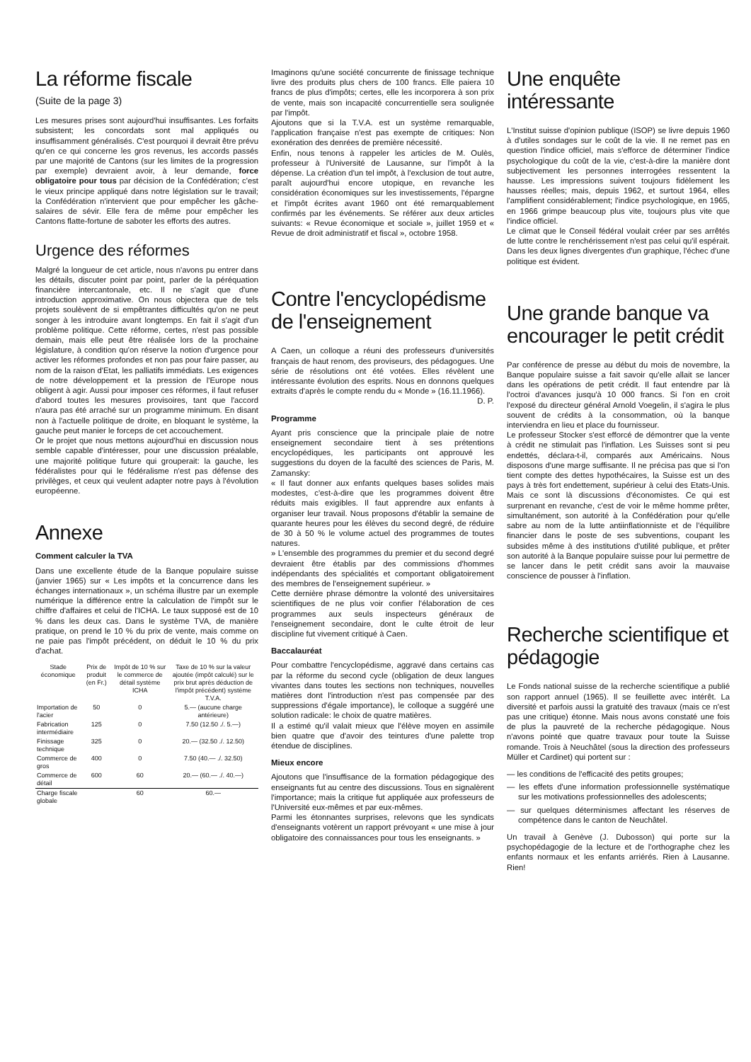La réforme fiscale
(Suite de la page 3)
Les mesures prises sont aujourd'hui insuffisantes. Les forfaits subsistent; les concordats sont mal appliqués ou insuffisamment généralisés. C'est pourquoi il devrait être prévu qu'en ce qui concerne les gros revenus, les accords passés par une majorité de Cantons (sur les limites de la progression par exemple) devraient avoir, à leur demande, force obligatoire pour tous par décision de la Confédération; c'est le vieux principe appliqué dans notre législation sur le travail; la Confédération n'intervient que pour empêcher les gâche-salaires de sévir. Elle fera de même pour empêcher les Cantons flatte-fortune de saboter les efforts des autres.
Urgence des réformes
Malgré la longueur de cet article, nous n'avons pu entrer dans les détails, discuter point par point, parler de la péréquation financière intercantonale, etc. Il ne s'agit que d'une introduction approximative. On nous objectera que de tels projets soulèvent de si empêtrantes difficultés qu'on ne peut songer à les introduire avant longtemps. En fait il s'agit d'un problème politique. Cette réforme, certes, n'est pas possible demain, mais elle peut être réalisée lors de la prochaine législature, à condition qu'on réserve la notion d'urgence pour activer les réformes profondes et non pas pour faire passer, au nom de la raison d'Etat, les palliatifs immédiats. Les exigences de notre développement et la pression de l'Europe nous obligent à agir. Aussi pour imposer ces réformes, il faut refuser d'abord toutes les mesures provisoires, tant que l'accord n'aura pas été arraché sur un programme minimum. En disant non à l'actuelle politique de droite, en bloquant le système, la gauche peut manier le forceps de cet accouchement.
Or le projet que nous mettons aujourd'hui en discussion nous semble capable d'intéresser, pour une discussion préalable, une majorité politique future qui grouperait: la gauche, les fédéralistes pour qui le fédéralisme n'est pas défense des privilèges, et ceux qui veulent adapter notre pays à l'évolution européenne.
Annexe
Comment calculer la TVA
Dans une excellente étude de la Banque populaire suisse (janvier 1965) sur « Les impôts et la concurrence dans les échanges internationaux », un schéma illustre par un exemple numérique la différence entre la calculation de l'impôt sur le chiffre d'affaires et celui de l'ICHA. Le taux supposé est de 10 % dans les deux cas. Dans le système TVA, de manière pratique, on prend le 10 % du prix de vente, mais comme on ne paie pas l'impôt précédent, on déduit le 10 % du prix d'achat.
| Stade économique | Prix de produit (en Fr.) | Impôt de 10 % sur le commerce de détail système ICHA | Taxe de 10 % sur la valeur ajoutée (impôt calculé) sur le prix brut après déduction de l'impôt précédent) système T.V.A. |
| --- | --- | --- | --- |
| Importation de l'acier | 50 | 0 | 5.— (aucune charge antérieure) |
| Fabrication intermédiaire | 125 | 0 | 7.50 (12.50 ./. 5.—) |
| Finissage technique | 325 | 0 | 20.— (32.50 ./. 12.50) |
| Commerce de gros | 400 | 0 | 7.50 (40.— ./. 32.50) |
| Commerce de détail | 600 | 60 | 20.— (60.— ./. 40.—) |
| Charge fiscale globale | | 60 | 60.— |
Imaginons qu'une société concurrente de finissage technique livre des produits plus chers de 100 francs. Elle paiera 10 francs de plus d'impôts; certes, elle les incorporera à son prix de vente, mais son incapacité concurrentielle sera soulignée par l'impôt.
Ajoutons que si la T.V.A. est un système remarquable, l'application française n'est pas exempte de critiques: Non exonération des denrées de première nécessité.
Enfin, nous tenons à rappeler les articles de M. Oulès, professeur à l'Université de Lausanne, sur l'impôt à la dépense. La création d'un tel impôt, à l'exclusion de tout autre, paraît aujourd'hui encore utopique, en revanche les considération économiques sur les investissements, l'épargne et l'impôt écrites avant 1960 ont été remarquablement confirmés par les événements. Se référer aux deux articles suivants: « Revue économique et sociale », juillet 1959 et « Revue de droit administratif et fiscal », octobre 1958.
Contre l'encyclopédisme de l'enseignement
A Caen, un colloque a réuni des professeurs d'universités français de haut renom, des proviseurs, des pédagogues. Une série de résolutions ont été votées. Elles révèlent une intéressante évolution des esprits. Nous en donnons quelques extraits d'après le compte rendu du « Monde » (16.11.1966).
D. P.
Programme
Ayant pris conscience que la principale plaie de notre enseignement secondaire tient à ses prétentions encyclopédiques, les participants ont approuvé les suggestions du doyen de la faculté des sciences de Paris, M. Zamansky:
« Il faut donner aux enfants quelques bases solides mais modestes, c'est-à-dire que les programmes doivent être réduits mais exigibles. Il faut apprendre aux enfants à organiser leur travail. Nous proposons d'établir la semaine de quarante heures pour les élèves du second degré, de réduire de 30 à 50 % le volume actuel des programmes de toutes natures.
» L'ensemble des programmes du premier et du second degré devraient être établis par des commissions d'hommes indépendants des spécialités et comportant obligatoirement des membres de l'enseignement supérieur. »
Cette dernière phrase démontre la volonté des universitaires scientifiques de ne plus voir confier l'élaboration de ces programmes aux seuls inspecteurs généraux de l'enseignement secondaire, dont le culte étroit de leur discipline fut vivement critiqué à Caen.
Baccalauréat
Pour combattre l'encyclopédisme, aggravé dans certains cas par la réforme du second cycle (obligation de deux langues vivantes dans toutes les sections non techniques, nouvelles matières dont l'introduction n'est pas compensée par des suppressions d'égale importance), le colloque a suggéré une solution radicale: le choix de quatre matières.
Il a estimé qu'il valait mieux que l'élève moyen en assimile bien quatre que d'avoir des teintures d'une palette trop étendue de disciplines.
Mieux encore
Ajoutons que l'insuffisance de la formation pédagogique des enseignants fut au centre des discussions. Tous en signalèrent l'importance; mais la critique fut appliquée aux professeurs de l'Université eux-mêmes et par eux-mêmes.
Parmi les étonnantes surprises, relevons que les syndicats d'enseignants votèrent un rapport prévoyant « une mise à jour obligatoire des connaissances pour tous les enseignants. »
Une enquête intéressante
L'Institut suisse d'opinion publique (ISOP) se livre depuis 1960 à d'utiles sondages sur le coût de la vie. Il ne remet pas en question l'indice officiel, mais s'efforce de déterminer l'indice psychologique du coût de la vie, c'est-à-dire la manière dont subjectivement les personnes interrogées ressentent la hausse. Les impressions suivent toujours fidèlement les hausses réelles; mais, depuis 1962, et surtout 1964, elles l'amplifient considérablement; l'indice psychologique, en 1965, en 1966 grimpe beaucoup plus vite, toujours plus vite que l'indice officiel.
Le climat que le Conseil fédéral voulait créer par ses arrêtés de lutte contre le renchérissement n'est pas celui qu'il espérait. Dans les deux lignes divergentes d'un graphique, l'échec d'une politique est évident.
Une grande banque va encourager le petit crédit
Par conférence de presse au début du mois de novembre, la Banque populaire suisse a fait savoir qu'elle allait se lancer dans les opérations de petit crédit. Il faut entendre par là l'octroi d'avances jusqu'à 10 000 francs. Si l'on en croit l'exposé du directeur général Arnold Voegelin, il s'agira le plus souvent de crédits à la consommation, où la banque interviendra en lieu et place du fournisseur.
Le professeur Stocker s'est efforcé de démontrer que la vente à crédit ne stimulait pas l'inflation. Les Suisses sont si peu endettés, déclara-t-il, comparés aux Américains. Nous disposons d'une marge suffisante. Il ne précisa pas que si l'on tient compte des dettes hypothécaires, la Suisse est un des pays à très fort endettement, supérieur à celui des Etats-Unis. Mais ce sont là discussions d'économistes. Ce qui est surprenant en revanche, c'est de voir le même homme prêter, simultanément, son autorité à la Confédération pour qu'elle sabre au nom de la lutte antiinflationniste et de l'équilibre financier dans le poste de ses subventions, coupant les subsides même à des institutions d'utilité publique, et prêter son autorité à la Banque populaire suisse pour lui permettre de se lancer dans le petit crédit sans avoir la mauvaise conscience de pousser à l'inflation.
Recherche scientifique et pédagogie
Le Fonds national suisse de la recherche scientifique a publié son rapport annuel (1965). Il se feuillette avec intérêt. La diversité et parfois aussi la gratuité des travaux (mais ce n'est pas une critique) étonne. Mais nous avons constaté une fois de plus la pauvreté de la recherche pédagogique. Nous n'avons pointé que quatre travaux pour toute la Suisse romande. Trois à Neuchâtel (sous la direction des professeurs Müller et Cardinet) qui portent sur :
— les conditions de l'efficacité des petits groupes;
— les effets d'une information professionnelle systématique sur les motivations professionnelles des adolescents;
— sur quelques déterminismes affectant les réserves de compétence dans le canton de Neuchâtel.
Un travail à Genève (J. Dubosson) qui porte sur la psychopédagogie de la lecture et de l'orthographe chez les enfants normaux et les enfants arriérés. Rien à Lausanne. Rien!